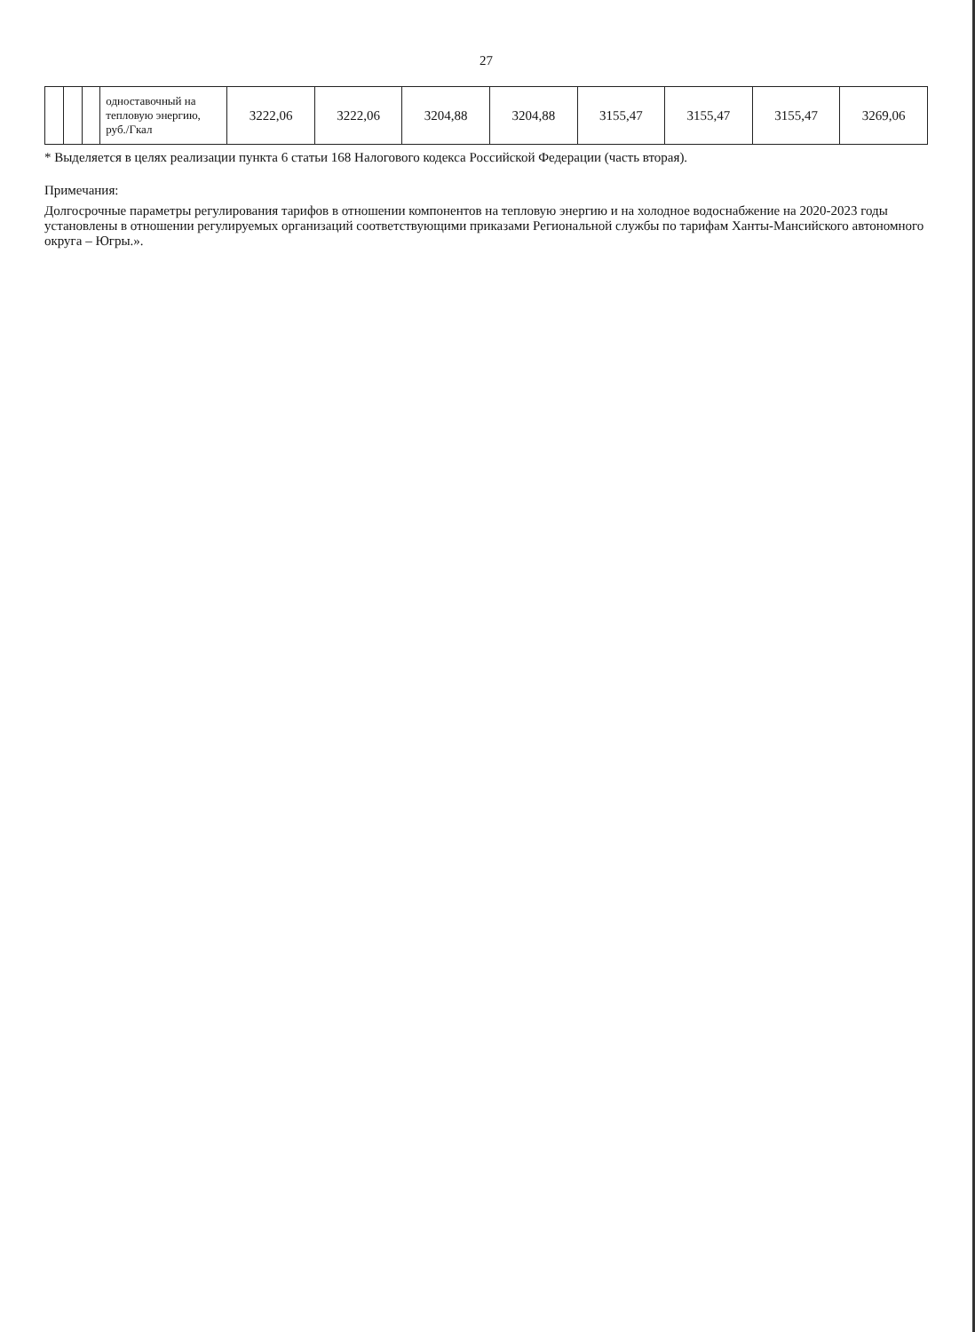27
| | | | одноставочный на тепловую энергию, руб./Гкал | 3222,06 | 3222,06 | 3204,88 | 3204,88 | 3155,47 | 3155,47 | 3155,47 | 3269,06 |
* Выделяется в целях реализации пункта 6 статьи 168 Налогового кодекса Российской Федерации (часть вторая).
Примечания:
Долгосрочные параметры регулирования тарифов в отношении компонентов на тепловую энергию и на холодное водоснабжение на 2020-2023 годы установлены в отношении регулируемых организаций соответствующими приказами Региональной службы по тарифам Ханты-Мансийского автономного округа – Югры.».